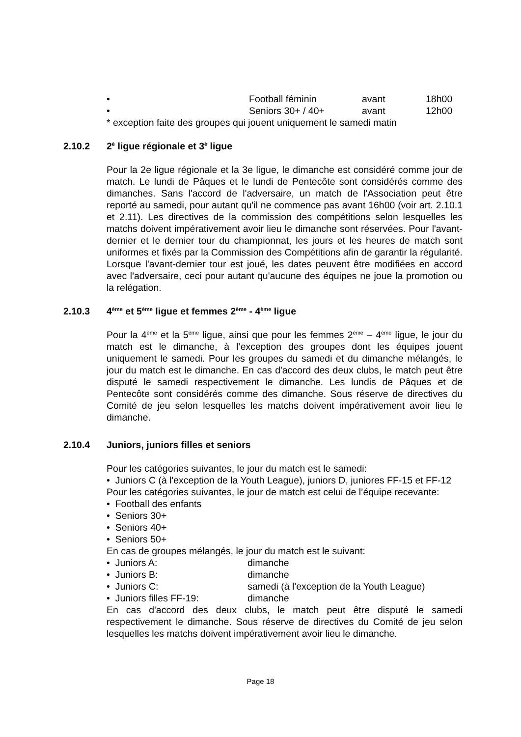• Football féminin avant 18h00
• Seniors 30+ / 40+ avant 12h00
* exception faite des groupes qui jouent uniquement le samedi matin
2.10.2 2<sup>è</sup> ligue régionale et 3<sup>è</sup> ligue
Pour la 2e ligue régionale et la 3e ligue, le dimanche est considéré comme jour de match. Le lundi de Pâques et le lundi de Pentecôte sont considérés comme des dimanches. Sans l'accord de l'adversaire, un match de l'Association peut être reporté au samedi, pour autant qu'il ne commence pas avant 16h00 (voir art. 2.10.1 et 2.11). Les directives de la commission des compétitions selon lesquelles les matchs doivent impérativement avoir lieu le dimanche sont réservées. Pour l'avant-dernier et le dernier tour du championnat, les jours et les heures de match sont uniformes et fixés par la Commission des Compétitions afin de garantir la régularité. Lorsque l'avant-dernier tour est joué, les dates peuvent être modifiées en accord avec l'adversaire, ceci pour autant qu'aucune des équipes ne joue la promotion ou la relégation.
2.10.3 4<sup>ème</sup> et 5<sup>ème</sup> ligue et femmes 2<sup>ème</sup> - 4<sup>ème</sup> ligue
Pour la 4<sup>ème</sup> et la 5<sup>ème</sup> ligue, ainsi que pour les femmes 2<sup>ème</sup> – 4<sup>ème</sup> ligue, le jour du match est le dimanche, à l’exception des groupes dont les équipes jouent uniquement le samedi. Pour les groupes du samedi et du dimanche mélangés, le jour du match est le dimanche. En cas d'accord des deux clubs, le match peut être disputé le samedi respectivement le dimanche. Les lundis de Pâques et de Pentecôte sont considérés comme des dimanche. Sous réserve de directives du Comité de jeu selon lesquelles les matchs doivent impérativement avoir lieu le dimanche.
2.10.4 Juniors, juniors filles et seniors
Pour les catégories suivantes, le jour du match est le samedi:
• Juniors C (à l'exception de la Youth League), juniors D, juniores FF-15 et FF-12
Pour les catégories suivantes, le jour de match est celui de l’équipe recevante:
• Football des enfants
• Seniors 30+
• Seniors 40+
• Seniors 50+
En cas de groupes mélangés, le jour du match est le suivant:
• Juniors A: dimanche
• Juniors B: dimanche
• Juniors C: samedi (à l'exception de la Youth League)
• Juniors filles FF-19: dimanche
En cas d'accord des deux clubs, le match peut être disputé le samedi respectivement le dimanche. Sous réserve de directives du Comité de jeu selon lesquelles les matchs doivent impérativement avoir lieu le dimanche.
Page 18